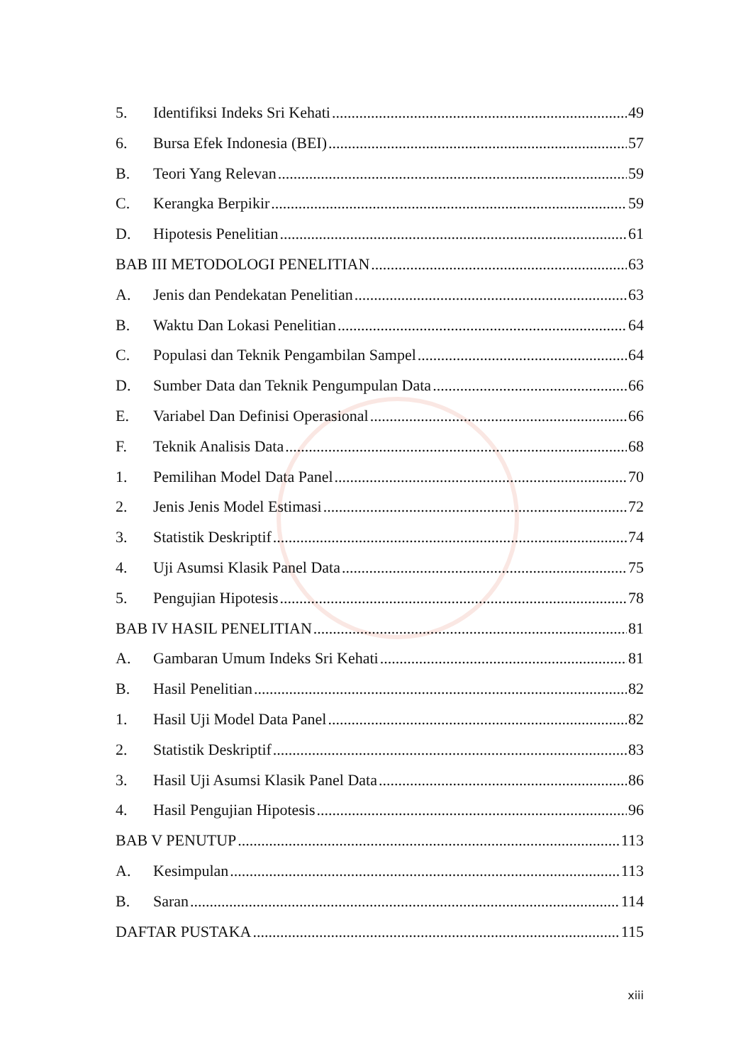5. Identifiksi Indeks Sri Kehati 49
6. Bursa Efek Indonesia (BEI) 57
B. Teori Yang Relevan 59
C. Kerangka Berpikir 59
D. Hipotesis Penelitian 61
BAB III METODOLOGI PENELITIAN 63
A. Jenis dan Pendekatan Penelitian 63
B. Waktu Dan Lokasi Penelitian 64
C. Populasi dan Teknik Pengambilan Sampel 64
D. Sumber Data dan Teknik Pengumpulan Data 66
E. Variabel Dan Definisi Operasional 66
F. Teknik Analisis Data 68
1. Pemilihan Model Data Panel 70
2. Jenis Jenis Model Estimasi 72
3. Statistik Deskriptif 74
4. Uji Asumsi Klasik Panel Data 75
5. Pengujian Hipotesis 78
BAB IV HASIL PENELITIAN 81
A. Gambaran Umum Indeks Sri Kehati 81
B. Hasil Penelitian 82
1. Hasil Uji Model Data Panel 82
2. Statistik Deskriptif 83
3. Hasil Uji Asumsi Klasik Panel Data 86
4. Hasil Pengujian Hipotesis 96
BAB V PENUTUP 113
A. Kesimpulan 113
B. Saran 114
DAFTAR PUSTAKA 115
xiii